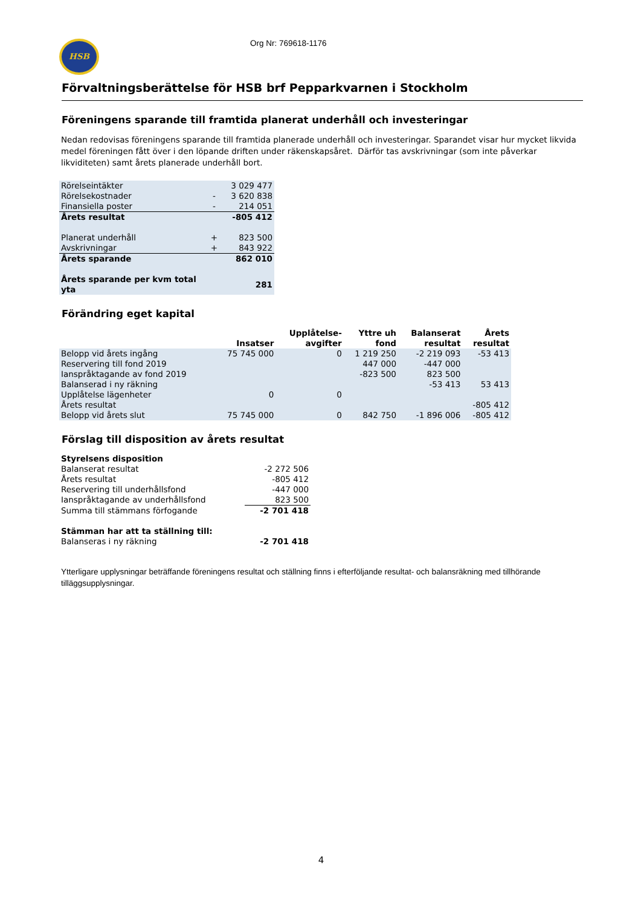HSB
Org Nr: 769618-1176
Förvaltningsberättelse för HSB brf Pepparkvarnen i Stockholm
Föreningens sparande till framtida planerat underhåll och investeringar
Nedan redovisas föreningens sparande till framtida planerade underhåll och investeringar. Sparandet visar hur mycket likvida medel föreningen fått över i den löpande driften under räkenskapsåret. Därför tas avskrivningar (som inte påverkar likviditeten) samt årets planerade underhåll bort.
| Rörelseintäkter | | 3 029 477 |
| Rörelsekostnader | - | 3 620 838 |
| Finansiella poster | - | 214 051 |
| Årets resultat | | -805 412 |
| Planerat underhåll | + | 823 500 |
| Avskrivningar | + | 843 922 |
| Årets sparande | | 862 010 |
| Årets sparande per kvm total yta | | 281 |
Förändring eget kapital
| | Insatser | Upplåtelse- avgifter | Yttre uh fond | Balanserat resultat | Årets resultat |
| --- | --- | --- | --- | --- | --- |
| Belopp vid årets ingång | 75 745 000 | 0 | 1 219 250 | -2 219 093 | -53 413 |
| Reservering till fond 2019 | | | 447 000 | -447 000 | |
| Ianspråktagande av fond 2019 | | | -823 500 | 823 500 | |
| Balanserad i ny räkning | | | | -53 413 | 53 413 |
| Upplåtelse lägenheter | 0 | 0 | | | |
| Årets resultat | | | | | -805 412 |
| Belopp vid årets slut | 75 745 000 | 0 | 842 750 | -1 896 006 | -805 412 |
Förslag till disposition av årets resultat
| Styrelsens disposition | |
| Balanserat resultat | -2 272 506 |
| Årets resultat | -805 412 |
| Reservering till underhållsfond | -447 000 |
| Ianspråktagande av underhållsfond | 823 500 |
| Summa till stämmans förfogande | -2 701 418 |
| Stämman har att ta ställning till: | |
| Balanseras i ny räkning | -2 701 418 |
Ytterligare upplysningar beträffande föreningens resultat och ställning finns i efterföljande resultat- och balansräkning med tillhörande tilläggsupplysningar.
4